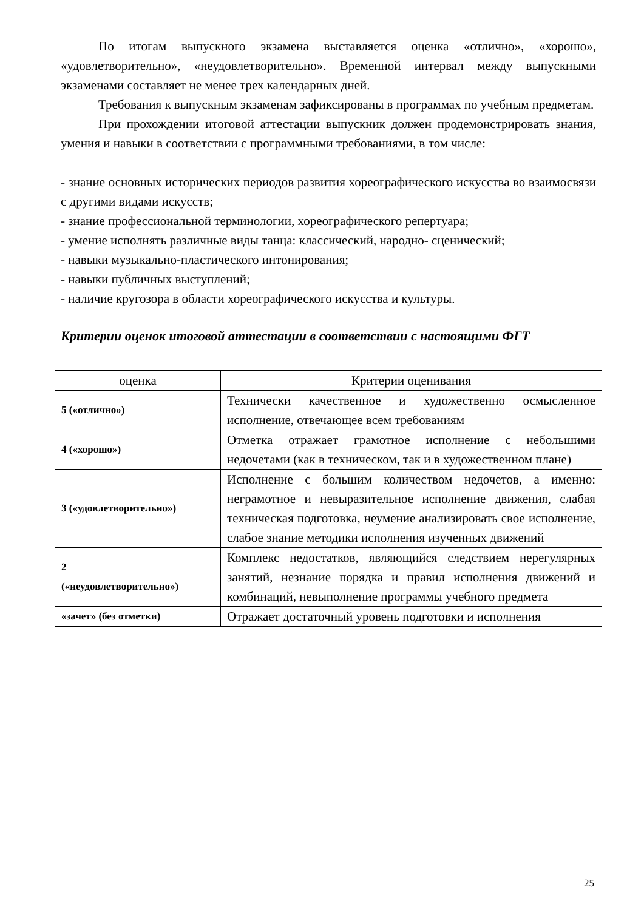По итогам выпускного экзамена выставляется оценка «отлично», «хорошо», «удовлетворительно», «неудовлетворительно». Временной интервал между выпускными экзаменами составляет не менее трех календарных дней.
Требования к выпускным экзаменам зафиксированы в программах по учебным предметам.
При прохождении итоговой аттестации выпускник должен продемонстрировать знания, умения и навыки в соответствии с программными требованиями, в том числе:
- знание основных исторических периодов развития хореографического искусства во взаимосвязи с другими видами искусств;
- знание профессиональной терминологии, хореографического репертуара;
- умение исполнять различные виды танца: классический, народно- сценический;
- навыки музыкально-пластического интонирования;
- навыки публичных выступлений;
- наличие кругозора в области хореографического искусства и культуры.
Критерии оценок итоговой аттестации в соответствии с настоящими ФГТ
| оценка | Критерии оценивания |
| 5 («отлично») | Технически качественное и художественно осмысленное исполнение, отвечающее всем требованиям |
| 4 («хорошо») | Отметка отражает грамотное исполнение с небольшими недочетами (как в техническом, так и в художественном плане) |
| 3 («удовлетворительно») | Исполнение с большим количеством недочетов, а именно: неграмотное и невыразительное исполнение движения, слабая техническая подготовка, неумение анализировать свое исполнение, слабое знание методики исполнения изученных движений |
| 2 («неудовлетворительно») | Комплекс недостатков, являющийся следствием нерегулярных занятий, незнание порядка и правил исполнения движений и комбинаций, невыполнение программы учебного предмета |
| «зачет» (без отметки) | Отражает достаточный уровень подготовки и исполнения |
25